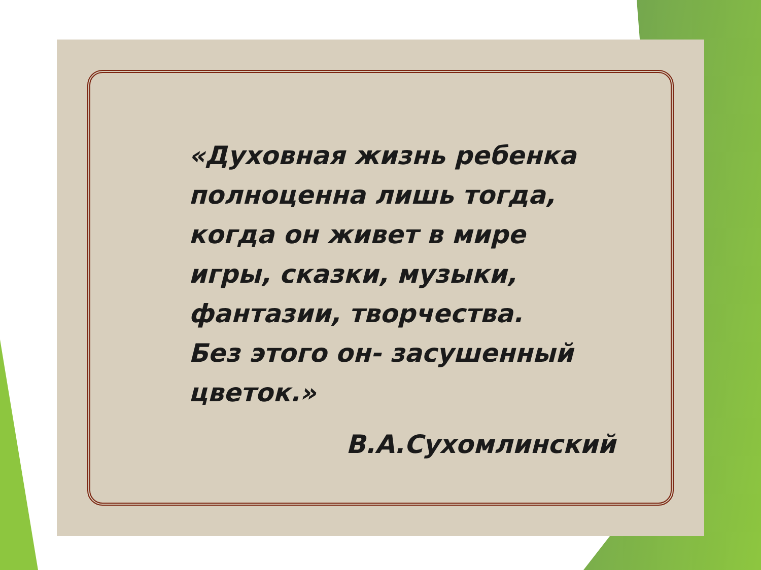«Духовная жизнь ребенка
полноценна лишь тогда,
когда он живет в мире
игры, сказки, музыки,
фантазии, творчества.
Без этого он- засушенный
цветок.»
В.А.Сухомлинский